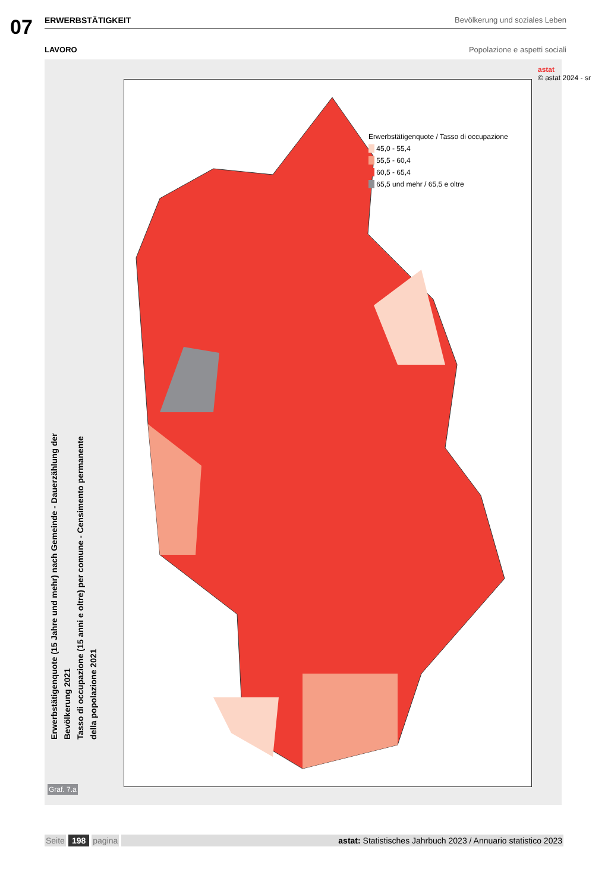07
ERWERBSTÄTIGKEIT Bevölkerung und soziales Leben
LAVORO Popolazione e aspetti sociali
Erwerbstätigenquote (15 Jahre und mehr) nach Gemeinde - Dauerzählung der Bevölkerung 2021
Tasso di occupazione (15 anni e oltre) per comune - Censimento permanente della popolazione 2021
Graf. 7.a
Erwerbstätigenquote / Tasso di occupazione
45,0 - 55,4
55,5 - 60,4
60,5 - 65,4
65,5 und mehr / 65,5 e oltre
astat
© astat 2024 - sr
Seite 198 pagina astat: Statistisches Jahrbuch 2023 / Annuario statistico 2023